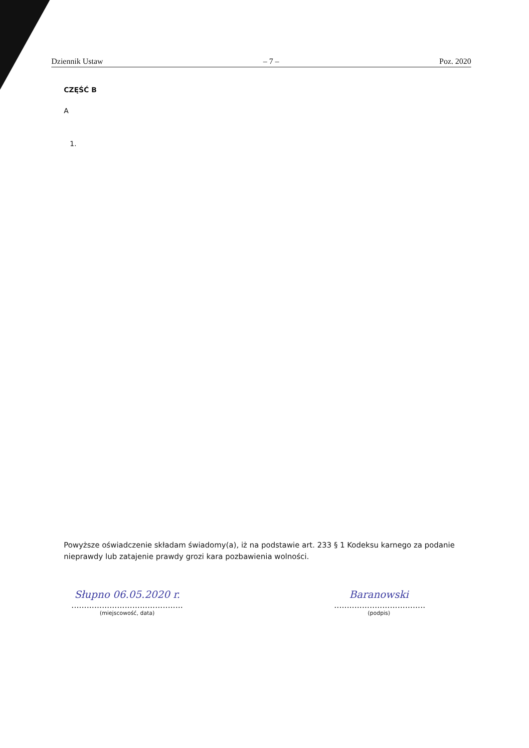Dziennik Ustaw – 7 – Poz. 2020
CZĘŚĆ B
A
1.
Powyższe oświadczenie składam świadomy(a), iż na podstawie art. 233 § 1 Kodeksu karnego za podanie nieprawdy lub zatajenie prawdy grozi kara pozbawienia wolności.
Słupno 06.05.2020 r.
............................................
(miejscowość, data)
Baranowski
....................................
(podpis)